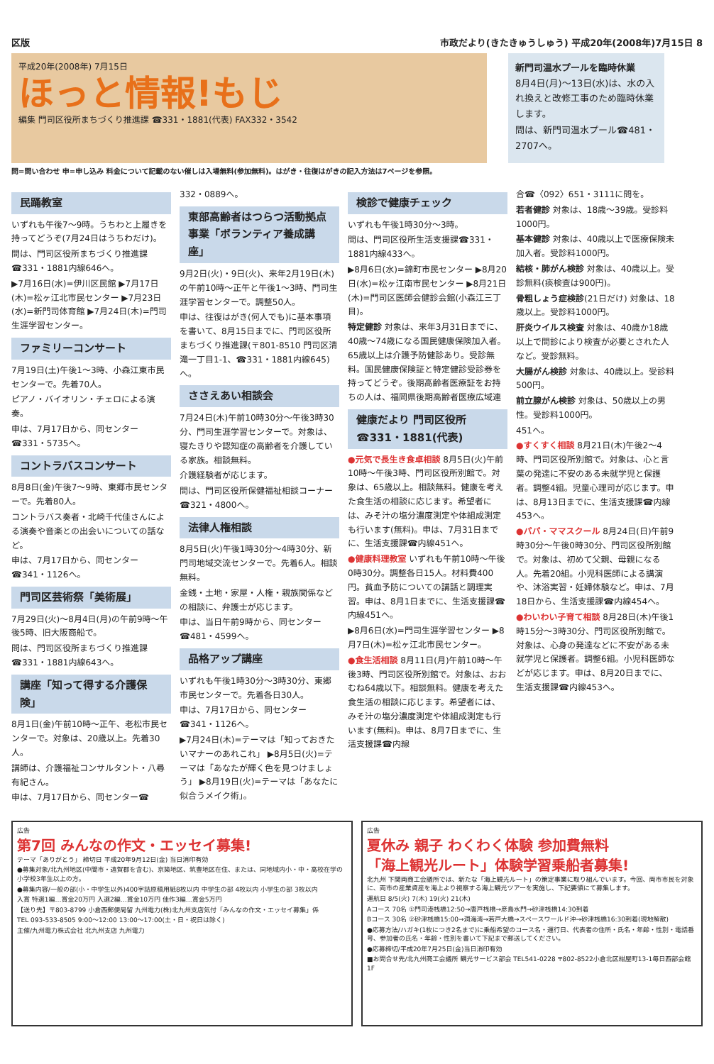区版 市政だより(きたきゅうしゅう) 平成20年(2008年)7月15日 8
平成20年(2008年) 7月15日
ほっと情報!もじ
編集 門司区役所まちづくり推進課 ☎331・1881(代表) FAX332・3542
新門司温水プールを臨時休業
8月4日(月)～13日(水)は、水の入れ換えと改修工事のため臨時休業します。
問は、新門司温水プール☎481・2707へ。
問=問い合わせ 申=申し込み 料金について記載のない催しは入場無料(参加無料)。はがき・往復はがきの記入方法は7ページを参照。
民踊教室
いずれも午後7～9時。うちわと上履きを持ってどうぞ(7月24日はうちわだけ)。
問は、門司区役所まちづくり推進課☎331・1881内線646へ。
▶7月16日(水)=伊川区民館 ▶7月17日(木)=松ヶ江北市民センター ▶7月23日(水)=新門司体育館 ▶7月24日(木)=門司生涯学習センター。
ファミリーコンサート
7月19日(土)午後1～3時、小森江東市民センターで。先着70人。
ピアノ・バイオリン・チェロによる演奏。
申は、7月17日から、同センター☎331・5735へ。
コントラバスコンサート
8月8日(金)午後7～9時、東郷市民センターで。先着80人。
コントラバス奏者・北崎千代佳さんによる演奏や音楽との出会いについての話など。
申は、7月17日から、同センター☎341・1126へ。
門司区芸術祭「美術展」
7月29日(火)～8月4日(月)の午前9時～午後5時、旧大阪商船で。
問は、門司区役所まちづくり推進課☎331・1881内線643へ。
講座「知って得する介護保険」
8月1日(金)午前10時～正午、老松市民センターで。対象は、20歳以上。先着30人。
講師は、介護福祉コンサルタント・八尋有紀さん。
申は、7月17日から、同センター☎
332・0889へ。
東部高齢者はつらつ活動拠点事業「ボランティア養成講座」
9月2日(火)・9日(火)、来年2月19日(木)の午前10時～正午と午後1～3時、門司生涯学習センターで。調整50人。
申は、往復はがき(何人でも)に基本事項を書いて、8月15日までに、門司区役所まちづくり推進課(〒801-8510 門司区清滝一丁目1-1、☎331・1881内線645)へ。
ささえあい相談会
7月24日(木)午前10時30分～午後3時30分、門司生涯学習センターで。対象は、寝たきりや認知症の高齢者を介護している家族。相談無料。
介護経験者が応じます。
問は、門司区役所保健福祉相談コーナー☎321・4800へ。
法律人権相談
8月5日(火)午後1時30分～4時30分、新門司地域交流センターで。先着6人。相談無料。
金銭・土地・家屋・人権・親族関係などの相談に、弁護士が応じます。
申は、当日午前9時から、同センター☎481・4599へ。
品格アップ講座
いずれも午後1時30分～3時30分、東郷市民センターで。先着各日30人。
申は、7月17日から、同センター☎341・1126へ。
▶7月24日(木)=テーマは「知っておきたいマナーのあれこれ」 ▶8月5日(火)=テーマは「あなたが輝く色を見つけましょう」 ▶8月19日(火)=テーマは「あなたに似合うメイク術」。
検診で健康チェック
いずれも午後1時30分～3時。
問は、門司区役所生活支援課☎331・1881内線433へ。
▶8月6日(水)=錦町市民センター ▶8月20日(水)=松ヶ江南市民センター ▶8月21日(木)=門司区医師会健診会館(小森江三丁目)。
特定健診 対象は、来年3月31日までに、40歳～74歳になる国民健康保険加入者。65歳以上は介護予防健診あり。受診無料。国民健康保険証と特定健診受診券を持ってどうぞ。後期高齢者医療証をお持ちの人は、福岡県後期高齢者医療広域連
健康だより 門司区役所 ☎331・1881(代表)
●元気で長生き食卓相談 8月5日(火)午前10時～午後3時、門司区役所別館で。対象は、65歳以上。相談無料。健康を考えた食生活の相談に応じます。希望者には、みそ汁の塩分濃度測定や体組成測定も行います(無料)。申は、7月31日までに、生活支援課☎内線451へ。
●健康料理教室 いずれも午前10時～午後0時30分。調整各日15人。材料費400円。貧血予防についての講話と調理実習。申は、8月1日までに、生活支援課☎内線451へ。
▶8月6日(水)=門司生涯学習センター ▶8月7日(木)=松ヶ江北市民センター。
●食生活相談 8月11日(月)午前10時～午後3時、門司区役所別館で。対象は、おおむね64歳以下。相談無料。健康を考えた食生活の相談に応じます。希望者には、みそ汁の塩分濃度測定や体組成測定も行います(無料)。申は、8月7日までに、生活支援課☎内線
合☎〈092〉651・3111に問を。
若者健診 対象は、18歳～39歳。受診料1000円。
基本健診 対象は、40歳以上で医療保険未加入者。受診料1000円。
結核・肺がん検診 対象は、40歳以上。受診無料(痰検査は900円)。
骨粗しょう症検診(21日だけ) 対象は、18歳以上。受診料1000円。
肝炎ウイルス検査 対象は、40歳か18歳以上で問診により検査が必要とされた人など。受診無料。
大腸がん検診 対象は、40歳以上。受診料500円。
前立腺がん検診 対象は、50歳以上の男性。受診料1000円。
451へ。
●すくすく相談 8月21日(木)午後2～4時、門司区役所別館で。対象は、心と言葉の発達に不安のある未就学児と保護者。調整4組。児童心理司が応じます。申は、8月13日までに、生活支援課☎内線453へ。
●パパ・ママスクール 8月24日(日)午前9時30分～午後0時30分、門司区役所別館で。対象は、初めて父親、母親になる人。先着20組。小児科医師による講演や、沐浴実習・妊婦体験など。申は、7月18日から、生活支援課☎内線454へ。
●わいわい子育て相談 8月28日(木)午後1時15分～3時30分、門司区役所別館で。対象は、心身の発達などに不安がある未就学児と保護者。調整6組。小児科医師などが応じます。申は、8月20日までに、生活支援課☎内線453へ。
広告
第7回 みんなの作文・エッセイ募集!
テーマ「ありがとう」 締切日 平成20年9月12日(金) 当日消印有効
●募集対象/北九州地区(中間市・遠賀郡を含む)、京築地区、筑豊地区在住、または、同地域内小・中・高校在学の小学校3年生以上の方。
●募集内容/一般の部(小・中学生以外)400字詰原稿用紙8枚以内 中学生の部 4枚以内 小学生の部 3枚以内
入賞 特選1編…賞金20万円 入選2編…賞金10万円 佳作3編…賞金5万円
【送り先】〒803-8799 小倉西郵便局留 九州電力(株)北九州支店気付「みんなの作文・エッセイ募集」係
TEL 093-533-8505 9:00～12:00 13:00～17:00(土・日・祝日は除く)
主催/九州電力株式会社 北九州支店 九州電力
広告
夏休み 親子 わくわく体験 参加費無料
「海上観光ルート」体験学習乗船者募集!
北九州 下関両商工会議所では、新たな「海上観光ルート」の策定事業に取り組んでいます。今回、両市市民を対象に、両市の産業資産を海上より視察する海上観光ツアーを実施し、下記要領にて募集します。
運航日 8/5(火) 7(木) 19(火) 21(木)
Aコース 70名 ①門司港桟橋12:50→唐戸桟橋→彦島水門→砂津桟橋14:30到着
Bコース 30名 ②砂津桟橋15:00→洞海湾→若戸大橋→スペースワールド沖→砂津桟橋16:30到着(現地解散)
●応募方法/ハガキ(1枚につき2名まで)に乗船希望のコース名・運行日、代表者の住所・氏名・年齢・性別・電話番号、参加者の氏名・年齢・性別を書いて下記まで郵送してください。
●応募締切/平成20年7月25日(金)当日消印有効
■お問合せ先/北九州商工会議所 観光サービス部会 TEL541-0228 〒802-8522小倉北区紺屋町13-1毎日西部会館1F